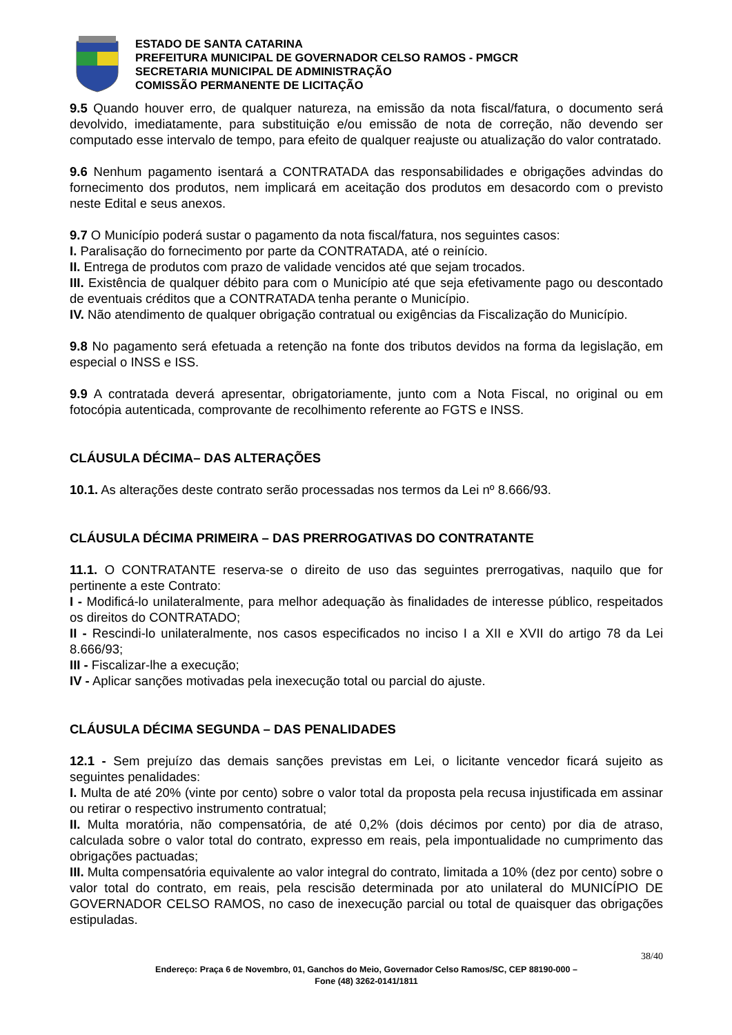ESTADO DE SANTA CATARINA
PREFEITURA MUNICIPAL DE GOVERNADOR CELSO RAMOS - PMGCR
SECRETARIA MUNICIPAL DE ADMINISTRAÇÃO
COMISSÃO PERMANENTE DE LICITAÇÃO
9.5 Quando houver erro, de qualquer natureza, na emissão da nota fiscal/fatura, o documento será devolvido, imediatamente, para substituição e/ou emissão de nota de correção, não devendo ser computado esse intervalo de tempo, para efeito de qualquer reajuste ou atualização do valor contratado.
9.6 Nenhum pagamento isentará a CONTRATADA das responsabilidades e obrigações advindas do fornecimento dos produtos, nem implicará em aceitação dos produtos em desacordo com o previsto neste Edital e seus anexos.
9.7 O Município poderá sustar o pagamento da nota fiscal/fatura, nos seguintes casos:
I. Paralisação do fornecimento por parte da CONTRATADA, até o reinício.
II. Entrega de produtos com prazo de validade vencidos até que sejam trocados.
III. Existência de qualquer débito para com o Município até que seja efetivamente pago ou descontado de eventuais créditos que a CONTRATADA tenha perante o Município.
IV. Não atendimento de qualquer obrigação contratual ou exigências da Fiscalização do Município.
9.8 No pagamento será efetuada a retenção na fonte dos tributos devidos na forma da legislação, em especial o INSS e ISS.
9.9 A contratada deverá apresentar, obrigatoriamente, junto com a Nota Fiscal, no original ou em fotocópia autenticada, comprovante de recolhimento referente ao FGTS e INSS.
CLÁUSULA DÉCIMA– DAS ALTERAÇÕES
10.1. As alterações deste contrato serão processadas nos termos da Lei nº 8.666/93.
CLÁUSULA DÉCIMA PRIMEIRA – DAS PRERROGATIVAS DO CONTRATANTE
11.1. O CONTRATANTE reserva-se o direito de uso das seguintes prerrogativas, naquilo que for pertinente a este Contrato:
I - Modificá-lo unilateralmente, para melhor adequação às finalidades de interesse público, respeitados os direitos do CONTRATADO;
II - Rescindi-lo unilateralmente, nos casos especificados no inciso I a XII e XVII do artigo 78 da Lei 8.666/93;
III - Fiscalizar-lhe a execução;
IV - Aplicar sanções motivadas pela inexecução total ou parcial do ajuste.
CLÁUSULA DÉCIMA SEGUNDA – DAS PENALIDADES
12.1 - Sem prejuízo das demais sanções previstas em Lei, o licitante vencedor ficará sujeito as seguintes penalidades:
I. Multa de até 20% (vinte por cento) sobre o valor total da proposta pela recusa injustificada em assinar ou retirar o respectivo instrumento contratual;
II. Multa moratória, não compensatória, de até 0,2% (dois décimos por cento) por dia de atraso, calculada sobre o valor total do contrato, expresso em reais, pela impontualidade no cumprimento das obrigações pactuadas;
III. Multa compensatória equivalente ao valor integral do contrato, limitada a 10% (dez por cento) sobre o valor total do contrato, em reais, pela rescisão determinada por ato unilateral do MUNICÍPIO DE GOVERNADOR CELSO RAMOS, no caso de inexecução parcial ou total de quaisquer das obrigações estipuladas.
38/40
Endereço: Praça 6 de Novembro, 01, Ganchos do Meio, Governador Celso Ramos/SC, CEP 88190-000 –
Fone (48) 3262-0141/1811